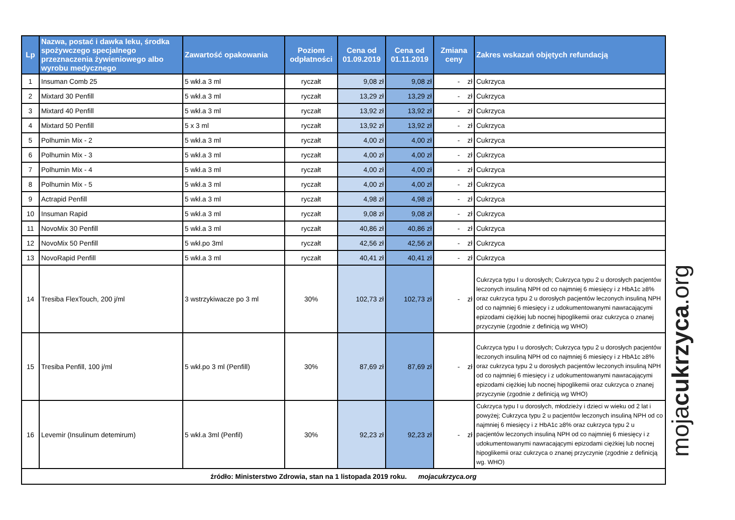| Lp | Nazwa, postać i dawka leku, środka spożywczego specjalnego przeznaczenia żywieniowego albo wyrobu medycznego | Zawartość opakowania | Poziom odpłatności | Cena od 01.09.2019 | Cena od 01.11.2019 | Zmiana ceny | Zakres wskazań objętych refundacją |
| --- | --- | --- | --- | --- | --- | --- | --- |
| 1 | Insuman Comb 25 | 5 wkł.a 3 ml | ryczałt | 9,08 zł | 9,08 zł | - zł | Cukrzyca |
| 2 | Mixtard 30 Penfill | 5 wkł.a 3 ml | ryczałt | 13,29 zł | 13,29 zł | - zł | Cukrzyca |
| 3 | Mixtard 40 Penfill | 5 wkł.a 3 ml | ryczałt | 13,92 zł | 13,92 zł | - zł | Cukrzyca |
| 4 | Mixtard 50 Penfill | 5 x 3 ml | ryczałt | 13,92 zł | 13,92 zł | - zł | Cukrzyca |
| 5 | Polhumin Mix - 2 | 5 wkł.a 3 ml | ryczałt | 4,00 zł | 4,00 zł | - zł | Cukrzyca |
| 6 | Polhumin Mix - 3 | 5 wkł.a 3 ml | ryczałt | 4,00 zł | 4,00 zł | - zł | Cukrzyca |
| 7 | Polhumin Mix - 4 | 5 wkł.a 3 ml | ryczałt | 4,00 zł | 4,00 zł | - zł | Cukrzyca |
| 8 | Polhumin Mix - 5 | 5 wkł.a 3 ml | ryczałt | 4,00 zł | 4,00 zł | - zł | Cukrzyca |
| 9 | Actrapid Penfill | 5 wkł.a 3 ml | ryczałt | 4,98 zł | 4,98 zł | - zł | Cukrzyca |
| 10 | Insuman Rapid | 5 wkł.a 3 ml | ryczałt | 9,08 zł | 9,08 zł | - zł | Cukrzyca |
| 11 | NovoMix 30 Penfill | 5 wkł.a 3 ml | ryczałt | 40,86 zł | 40,86 zł | - zł | Cukrzyca |
| 12 | NovoMix 50 Penfill | 5 wkł.po 3ml | ryczałt | 42,56 zł | 42,56 zł | - zł | Cukrzyca |
| 13 | NovoRapid Penfill | 5 wkł.a 3 ml | ryczałt | 40,41 zł | 40,41 zł | - zł | Cukrzyca |
| 14 | Tresiba FlexTouch, 200 j/ml | 3 wstrzykiwacze po 3 ml | 30% | 102,73 zł | 102,73 zł | - zł | Cukrzyca typu I u dorosłych; Cukrzyca typu 2 u dorosłych pacjentów leczonych insuliną NPH od co najmniej 6 miesięcy i z HbA1c ≥8% oraz cukrzyca typu 2 u dorosłych pacjentów leczonych insuliną NPH od co najmniej 6 miesięcy i z udokumentowanymi nawracającymi epizodami ciężkiej lub nocnej hipoglikemii oraz cukrzyca o znanej przyczynie (zgodnie z definicją wg WHO) |
| 15 | Tresiba Penfill, 100 j/ml | 5 wkł.po 3 ml (Penfill) | 30% | 87,69 zł | 87,69 zł | - zł | Cukrzyca typu I u dorosłych; Cukrzyca typu 2 u dorosłych pacjentów leczonych insuliną NPH od co najmniej 6 miesięcy i z HbA1c ≥8% oraz cukrzyca typu 2 u dorosłych pacjentów leczonych insuliną NPH od co najmniej 6 miesięcy i z udokumentowanymi nawracającymi epizodami ciężkiej lub nocnej hipoglikemii oraz cukrzyca o znanej przyczynie (zgodnie z definicją wg WHO) |
| 16 | Levemir (Insulinum detemirum) | 5 wkł.a 3ml (Penfil) | 30% | 92,23 zł | 92,23 zł | - zł | Cukrzyca typu I u dorosłych, młodzieży i dzieci w wieku od 2 lat i powyżej; Cukrzyca typu 2 u pacjentów leczonych insuliną NPH od co najmniej 6 miesięcy i z HbA1c ≥8% oraz cukrzyca typu 2 u pacjentów leczonych insuliną NPH od co najmniej 6 miesięcy i z udokumentowanymi nawracającymi epizodami ciężkiej lub nocnej hipoglikemii oraz cukrzyca o znanej przyczynie (zgodnie z definicją wg. WHO) |
| źródło: Ministerstwo Zdrowia, stan na 1 listopada 2019 roku. mojacukrzyca.org | | | | | | | |
mojacukrzyca.org